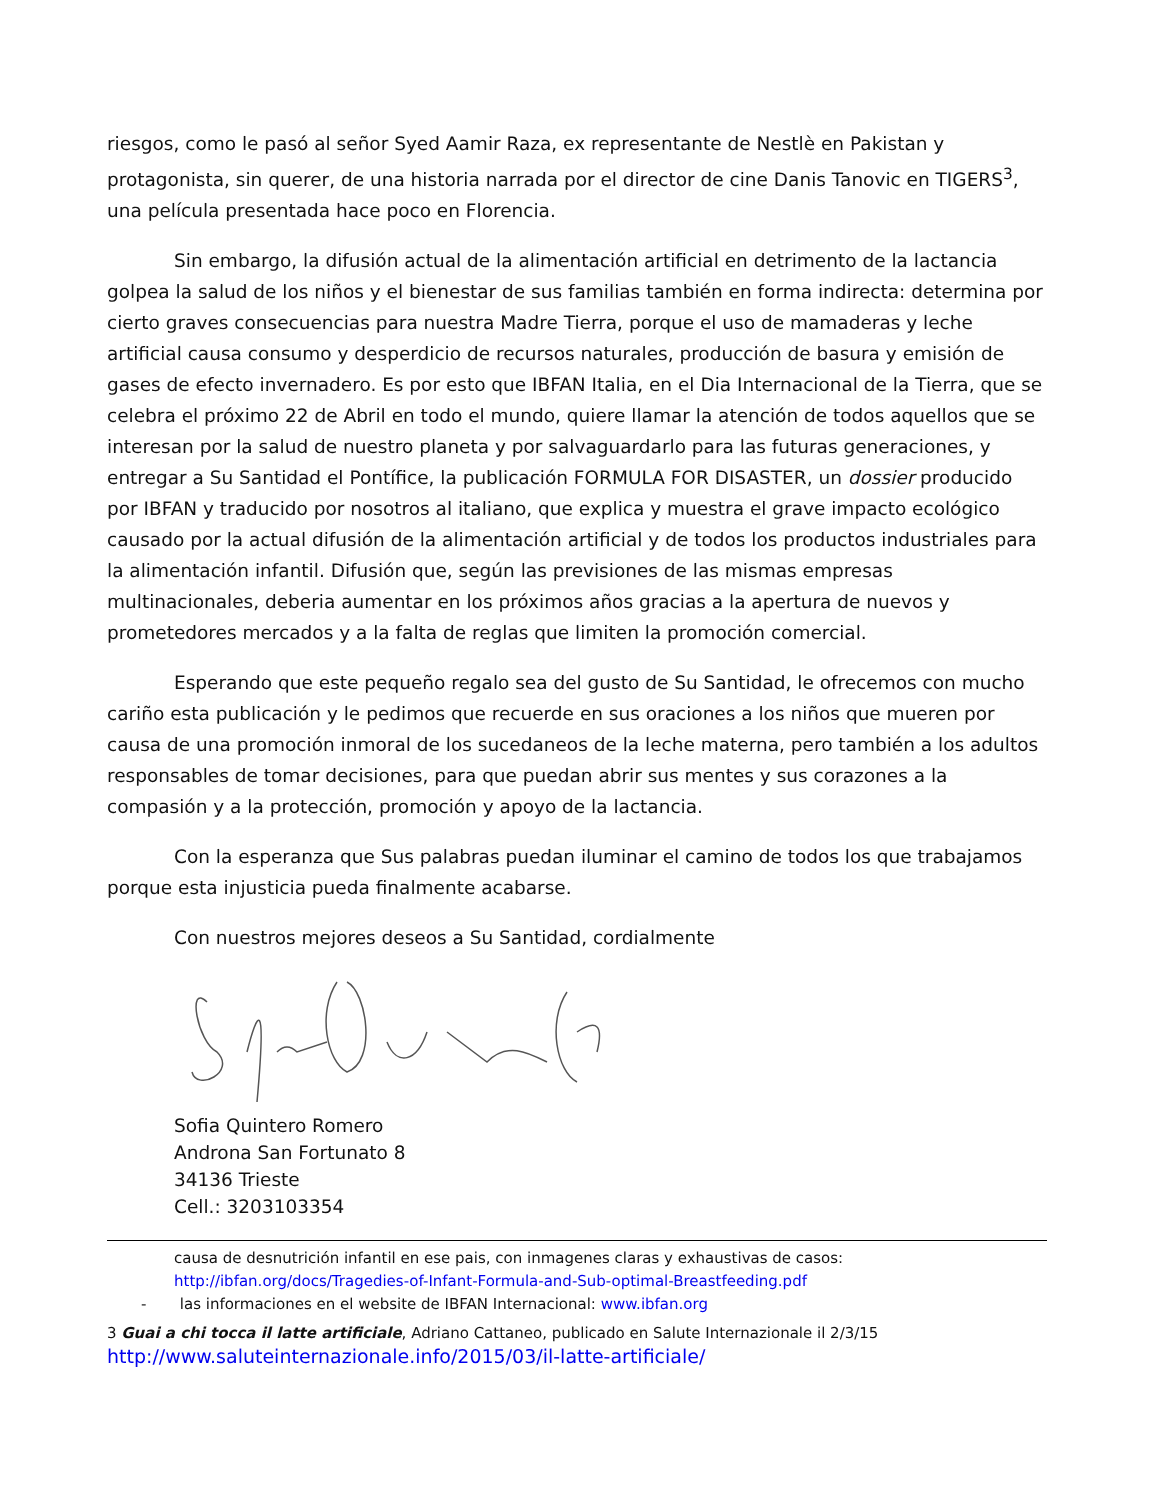riesgos, como le pasó al señor Syed Aamir Raza, ex representante de Nestlè en Pakistan y protagonista, sin querer, de una historia narrada por el director de cine Danis Tanovic en TIGERS<sup>3</sup>, una película presentada hace poco en Florencia.
Sin embargo, la difusión actual de la alimentación artificial en detrimento de la lactancia golpea la salud de los niños y el bienestar de sus familias también en forma indirecta: determina por cierto graves consecuencias para nuestra Madre Tierra, porque el uso de mamaderas y leche artificial causa consumo y desperdicio de recursos naturales, producción de basura y emisión de gases de efecto invernadero. Es por esto que IBFAN Italia, en el Dia Internacional de la Tierra, que se celebra el próximo 22 de Abril en todo el mundo, quiere llamar la atención de todos aquellos que se interesan por la salud de nuestro planeta y por salvaguardarlo para las futuras generaciones, y entregar a Su Santidad el Pontífice, la publicación FORMULA FOR DISASTER, un dossier producido por IBFAN y traducido por nosotros al italiano, que explica y muestra el grave impacto ecológico causado por la actual difusión de la alimentación artificial y de todos los productos industriales para la alimentación infantil. Difusión que, según las previsiones de las mismas empresas multinacionales, deberia aumentar en los próximos años gracias a la apertura de nuevos y prometedores mercados y a la falta de reglas que limiten la promoción comercial.
Esperando que este pequeño regalo sea del gusto de Su Santidad, le ofrecemos con mucho cariño esta publicación y le pedimos que recuerde en sus oraciones a los niños que mueren por causa de una promoción inmoral de los sucedaneos de la leche materna, pero también a los adultos responsables de tomar decisiones, para que puedan abrir sus mentes y sus corazones a la compasión y a la protección, promoción y apoyo de la lactancia.
Con la esperanza que Sus palabras puedan iluminar el camino de todos los que trabajamos porque esta injusticia pueda finalmente acabarse.
Con nuestros mejores deseos a Su Santidad, cordialmente
Sofia Quintero Romero
Androna San Fortunato 8
34136 Trieste
Cell.: 3203103354
causa de desnutrición infantil en ese pais, con inmagenes claras y exhaustivas de casos:
http://ibfan.org/docs/Tragedies-of-Infant-Formula-and-Sub-optimal-Breastfeeding.pdf
- las informaciones en el website de IBFAN Internacional: www.ibfan.org
3 Guai a chi tocca il latte artificiale, Adriano Cattaneo, publicado en Salute Internazionale il 2/3/15
http://www.saluteinternazionale.info/2015/03/il-latte-artificiale/